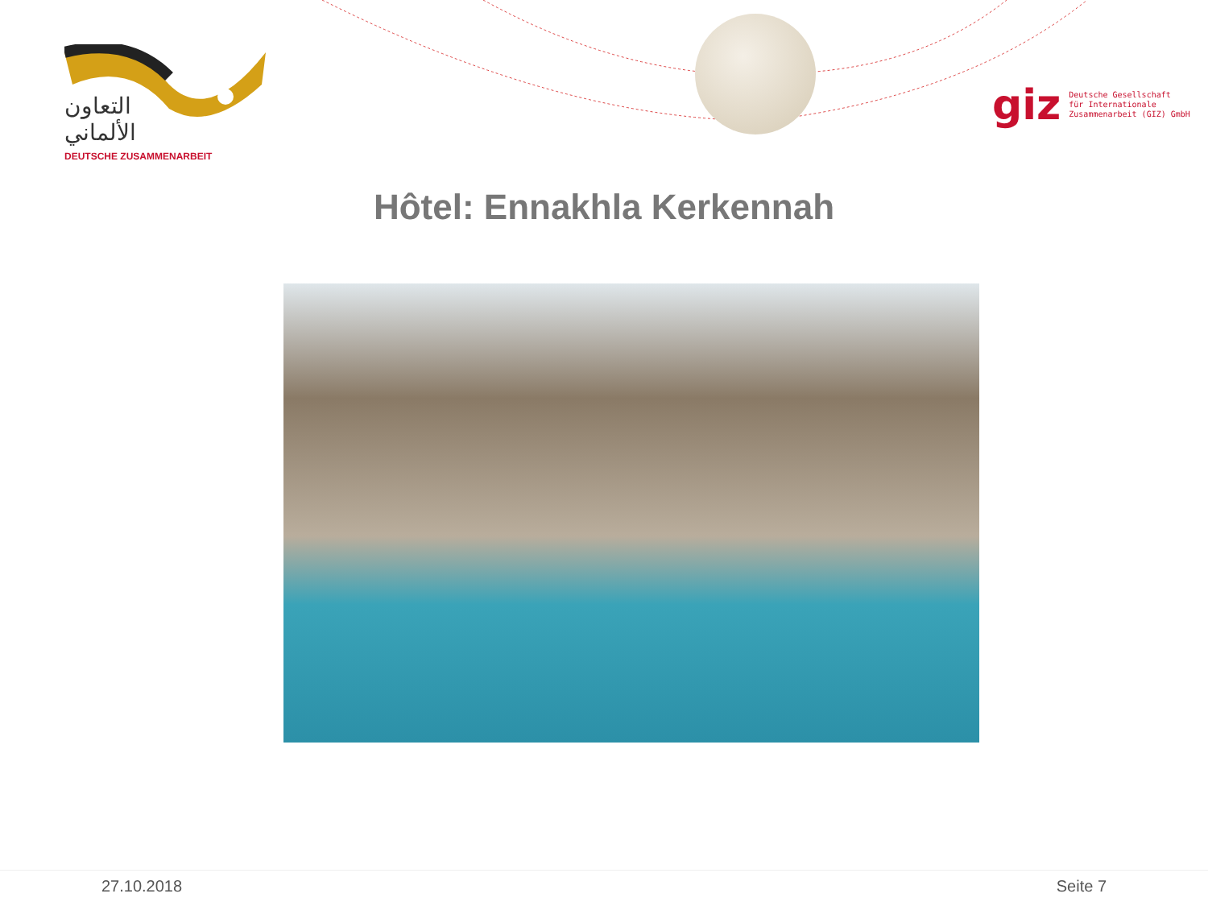التعاون الألماني
DEUTSCHE ZUSAMMENARBEIT
giz Deutsche Gesellschaft
für Internationale
Zusammenarbeit (GIZ) GmbH
Hôtel: Ennakhla Kerkennah
27.10.2018 Seite 7